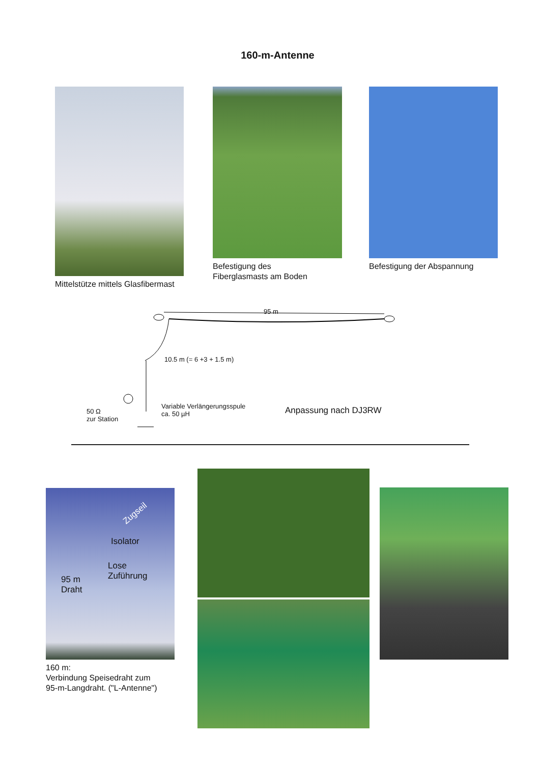160-m-Antenne
Mittelstütze mittels Glasfibermast
Befestigung des
Fiberglasmasts am Boden
Befestigung der Abspannung
95 m
10.5 m (= 6 +3 + 1.5 m)
Variable Verlängerungsspule
ca. 50 µH 50 Ω
zur Station
Anpassung nach DJ3RW
Zugseil
Isolator
Lose
Zuführung 95 m
Draht
160 m:
Verbindung Speisedraht zum
95-m-Langdraht. ("L-Antenne")